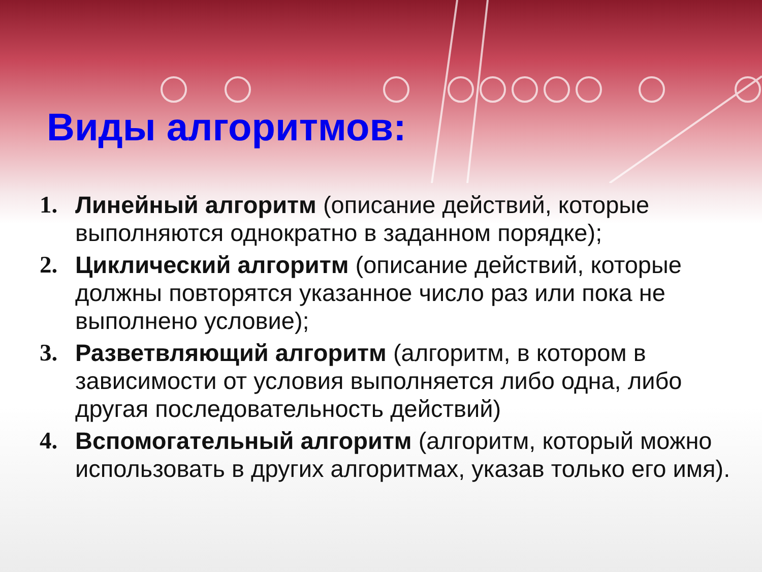Виды алгоритмов:
1. Линейный алгоритм (описание действий, которые выполняются однократно в заданном порядке);
2. Циклический алгоритм (описание действий, которые должны повторятся указанное число раз или пока не выполнено условие);
3. Разветвляющий алгоритм (алгоритм, в котором в зависимости от условия выполняется либо одна, либо другая последовательность действий)
4. Вспомогательный алгоритм (алгоритм, который можно использовать в других алгоритмах, указав только его имя).